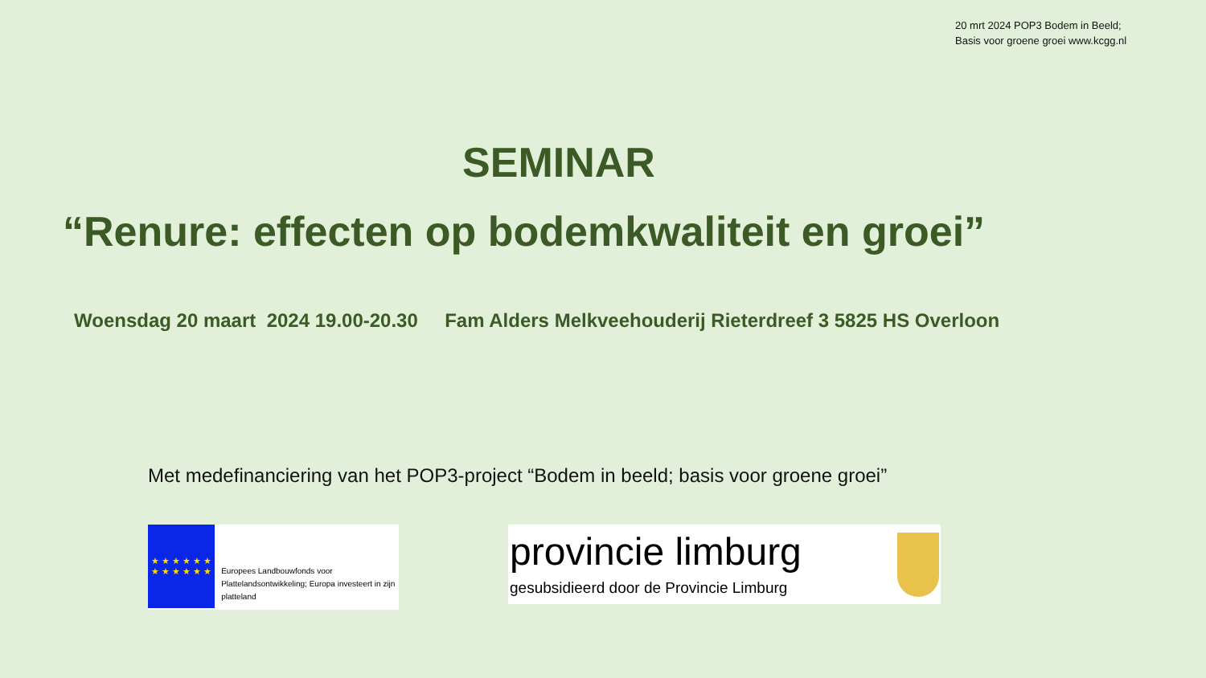20 mrt 2024 POP3 Bodem in Beeld;
Basis voor groene groei www.kcgg.nl
SEMINAR
“Renure: effecten op bodemkwaliteit en groei”
Woensdag 20 maart 2024 19.00-20.30 Fam Alders Melkveehouderij Rieterdreef 3 5825 HS Overloon
Met medefinanciering van het POP3-project “Bodem in beeld; basis voor groene groei”
★ ★ ★ ★ ★ ★
★ ★ ★ ★ ★ ★
Europees Landbouwfonds voor Plattelandsontwikkeling; Europa investeert in zijn platteland
provincie limburg
gesubsidieerd door de Provincie Limburg